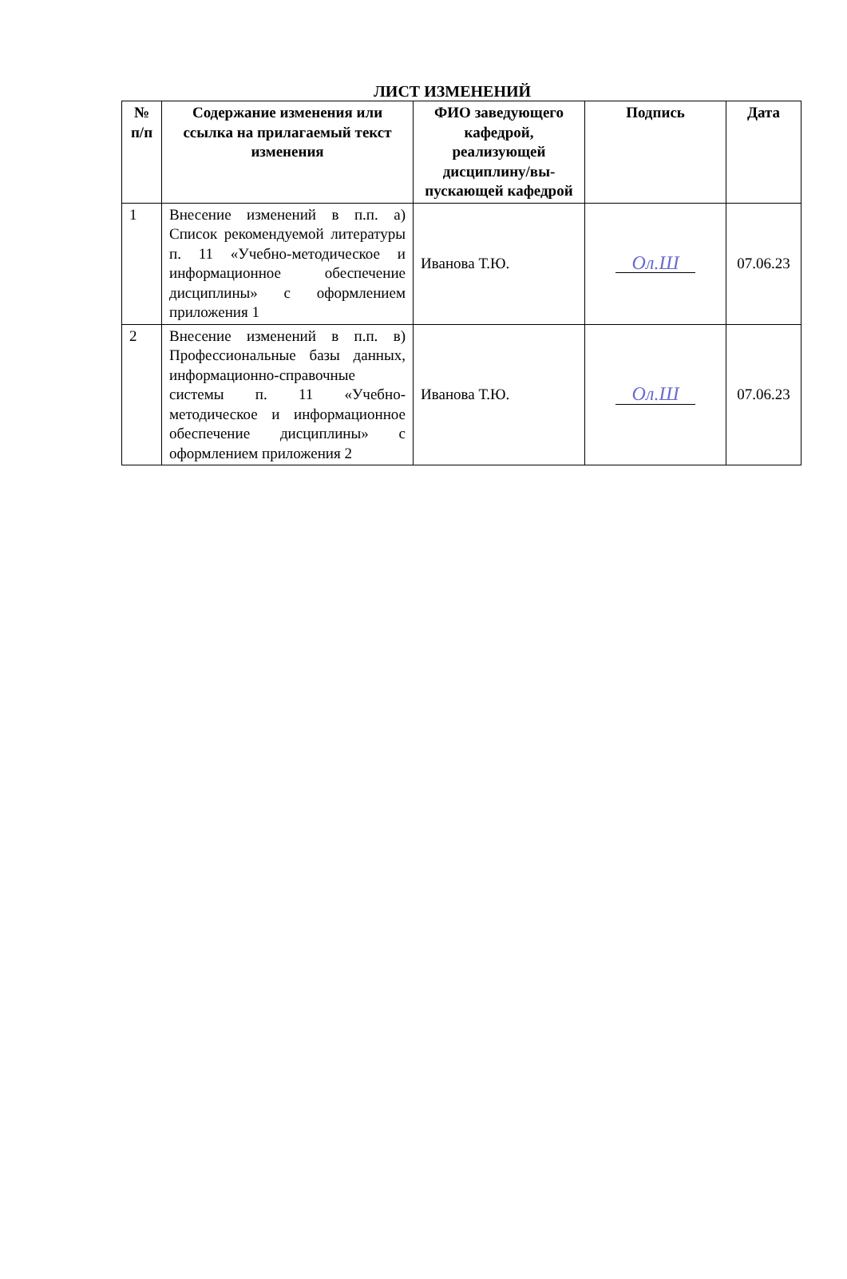ЛИСТ ИЗМЕНЕНИЙ
| № п/п | Содержание изменения или ссылка на прилагаемый текст изменения | ФИО заведующего кафедрой, реализующей дисциплину/вы-пускающей кафедрой | Подпись | Дата |
| --- | --- | --- | --- | --- |
| 1 | Внесение изменений в п.п. а) Список рекомендуемой литературы п. 11 «Учебно-методическое и информационное обеспечение дисциплины» с оформлением приложения 1 | Иванова Т.Ю. | Ол.Ш | 07.06.23 |
| 2 | Внесение изменений в п.п. в) Профессиональные базы данных, информационно-справочные системы п. 11 «Учебно-методическое и информационное обеспечение дисциплины» с оформлением приложения 2 | Иванова Т.Ю. | Ол.Ш | 07.06.23 |